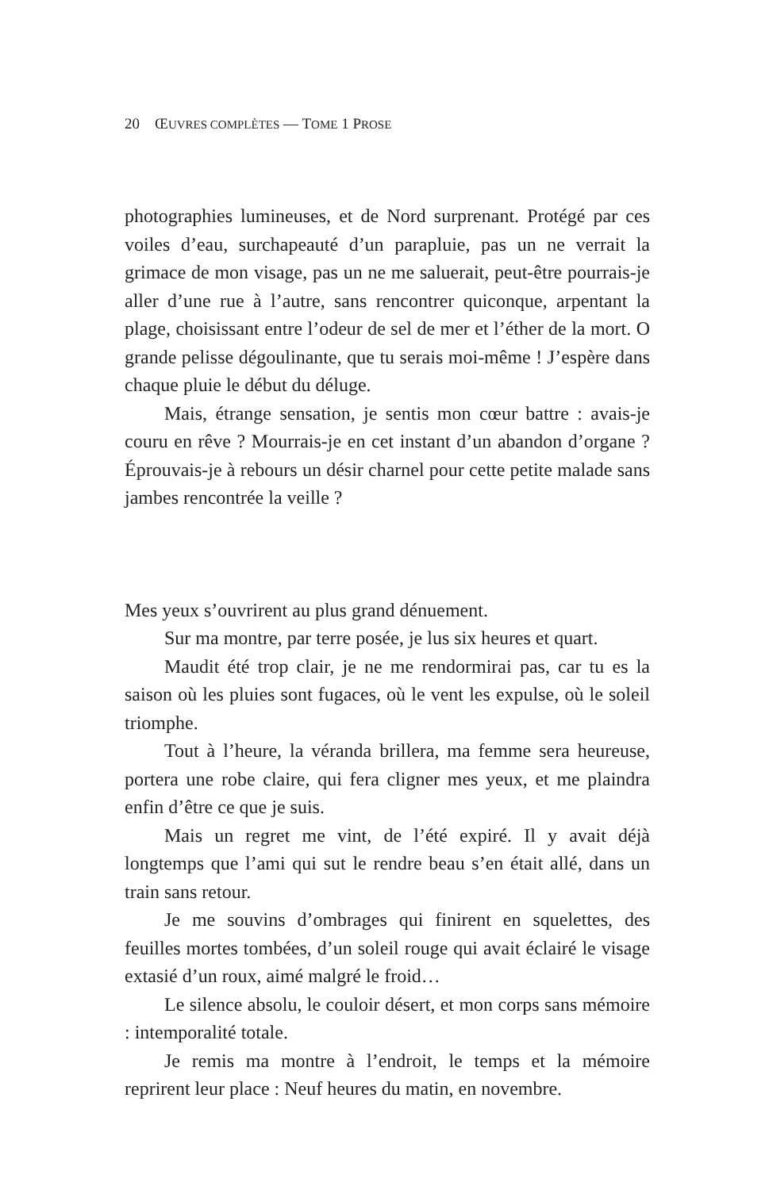20 ŒUVRES COMPLÈTES — TOME 1 PROSE
photographies lumineuses, et de Nord surprenant. Protégé par ces voiles d’eau, surchapeauté d’un parapluie, pas un ne verrait la grimace de mon visage, pas un ne me saluerait, peut-être pourrais-je aller d’une rue à l’autre, sans rencontrer quiconque, arpentant la plage, choisissant entre l’odeur de sel de mer et l’éther de la mort. O grande pelisse dégoulinante, que tu serais moi-même ! J’espère dans chaque pluie le début du déluge.
Mais, étrange sensation, je sentis mon cœur battre : avais-je couru en rêve ? Mourrais-je en cet instant d’un abandon d’organe ? Éprouvais-je à rebours un désir charnel pour cette petite malade sans jambes rencontrée la veille ?
Mes yeux s’ouvrirent au plus grand dénuement.
Sur ma montre, par terre posée, je lus six heures et quart.
Maudit été trop clair, je ne me rendormirai pas, car tu es la saison où les pluies sont fugaces, où le vent les expulse, où le soleil triomphe.
Tout à l’heure, la véranda brillera, ma femme sera heureuse, portera une robe claire, qui fera cligner mes yeux, et me plaindra enfin d’être ce que je suis.
Mais un regret me vint, de l’été expiré. Il y avait déjà longtemps que l’ami qui sut le rendre beau s’en était allé, dans un train sans retour.
Je me souvins d’ombrages qui finirent en squelettes, des feuilles mortes tombées, d’un soleil rouge qui avait éclairé le visage extasié d’un roux, aimé malgré le froid…
Le silence absolu, le couloir désert, et mon corps sans mémoire : intemporalité totale.
Je remis ma montre à l’endroit, le temps et la mémoire reprirent leur place : Neuf heures du matin, en novembre.